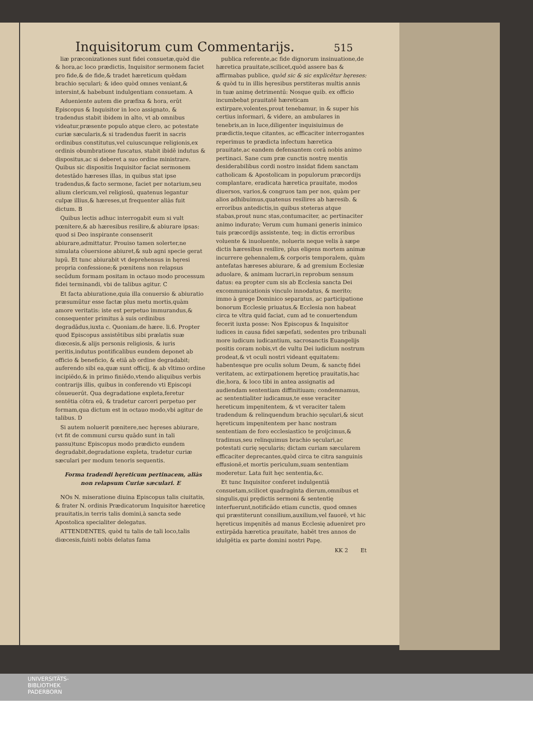Inquisitorum cum Commentarijs. 515
liæ præconizationes sunt fidei consuetæ,quòd die & hora,ac loco prædictis, Inquisitor sermonem faciet pro fide,& de fide,& tradet hæreticum quēdam brachio sęculari; & ideo quòd omnes veniant,& intersint,& habebunt indulgentiam consuetam. A
Adueniente autem die præfixa & hora, erūt Episcopus & Inquisitor in loco assignato, & tradendus stabit ibidem in alto, vt ab omnibus videatur,præsente populo atque clero, ac potestate curiæ sæcularis,& si tradendus fuerit in sacris ordinibus constitutus,vel cuiuscunque religionis,ex ordinis obumbratione fuscatus, stabit ibidē indutus & dispositus,ac si deberet a suo ordine ministrare. Quibus sic dispositis Inquisitor faciat sermonem detestādo hæreses illas, in quibus stat ipse tradendus,& facto sermone, faciet per notarium,seu alium clericum,vel religiosū, quatenus legantur culpæ illius,& hæreses,ut frequenter aliàs fuit dictum. B
Quibus lectis adhuc interrogabit eum si vult pœnitere,& ab hæresibus resilire,& abiurare ipsas: quod si Deo inspirante consenserit abiurare,admittatur. Prouiso tamen solerter,ne simulata cōuersione abiuret,& sub agni specie gerat lupū. Et tunc abiurabit vt deprehensus in hęresi propria confessione;& pœnitens non relapsus secūdum formam positam in octauo modo processum fidei terminandi, vbi de talibus agitur. C
Et facta abiuratione,quia illa conuersio & abiuratio præsumūtur esse factæ plus metu mortis,quàm amore veritatis: iste est perpetuo immurandus,& consequenter primitus à suis ordinibus degradādus,iuxta c. Quoniam.de hære. li.6. Propter quod Episcopus assistētibus sibi prælatis suæ diœcesis,& alijs personis religiosis, & iuris peritis,indutus pontificalibus eundem deponet ab officio & beneficio, & etiā ab ordine degradabit; auferendo sibi ea,quæ sunt officij, & ab vltimo ordine incipiēdo,& in primo finiēdo,vtendo aliquibus verbis contrarijs illis, quibus in conferendo vti Episcopi cōsueuerūt. Qua degradatione expleta,feretur sentētia cōtra eū, & tradetur carceri perpetuo per formam,qua dictum est in octauo modo,vbi agitur de talibus. D
Si autem noluerit pœnitere,nec hęreses abiurare,(vt fit de communi cursu quādo sunt in tali passu)tunc Episcopus modo prædicto eundem degradabit,degradatione expleta, tradetur curiæ sæculari per modum tenoris sequentis.
Forma tradendi hęreticum pertinacem, aliàs non relapsum Curiæ sæculari. E
NOs N. miseratione diuina Episcopus talis ciuitatis, & frater N. ordinis Prædicatorum Inquisitor hæreticę prauitatis,in terris talis domini,à sancta sede Apostolica specialiter delegatus.
ATTENDENTES, quòd tu talis de tali loco,talis diœcesis,fuisti nobis delatus fama
publica referente,ac fide dignorum insinuatione,de hæretica prauitate,scilicet,quòd assere bas & affirmabas publice, quòd sic & sic explicētur hęreses: & quòd tu in illis hęresibus perstiteras multis annis in tuæ animę detrimentū: Nosque quib. ex officio incumbebat prauitatē hæreticam extirpare,volentes,prout tenebamur, in & super his certius informari, & videre, an ambulares in tenebris,an in luce,diligenter inquisiuimus de prædictis,teque citantes, ac efficaciter interrogantes reperimus te prædicta infectum hæretica prauitate,ac eandem defensantem corā nobis animo pertinaci. Sane cum præ cunctis nostrę mentis desiderabilibus cordi nostro insidat fidem sanctam catholicam & Apostolicam in populorum præcordijs complantare, eradicata hæretica prauitate, modos diuersos, varios,& congruos tam per nos, quàm per alios adhibuimus,quatenus resilires ab hæresib. & erroribus antedictis,in quibus steteras atque stabas,prout nunc stas,contumaciter, ac pertinaciter animo indurato; Verum cum humani generis inimico tuis præcordijs assistente, teq; in dictis erroribus voluente & inuoluente, nolueris neque velis à sæpe dictis hæresibus resilire, plus eligens mortem animæ incurrere gehennalem,& corporis temporalem, quàm antefatas hæreses abiurare, & ad gremium Ecclesiæ aduolare, & animam lucrari,in reprobum sensum datus: ea propter cum sis ab Ecclesia sancta Dei excommunicationis vinculo innodatus, & merito; immo à grege Dominico separatus, ac participatione bonorum Ecclesię priuatus,& Ecclesia non habeat circa te vltra quid faciat, cum ad te conuertendum fecerit iuxta posse: Nos Episcopus & Inquisitor iudices in causa fidei sæpefati, sedentes pro tribunali more iudicum iudicantium, sacrosanctis Euangelijs positis coram nobis,vt de vultu Dei iudicium nostrum prodeat,& vt oculi nostri videant ęquitatem: habentesque pre oculis solum Deum, & sanctę fidei veritatem, ac extirpationem hęreticę prauitatis,hac die,hora, & loco tibi in antea assignatis ad audiendam sententiam diffinitiuam; condemnamus, ac sententialiter iudicamus,te esse veraciter hereticum impęnitentem, & vt veraciter talem tradendum & relinquendum brachio sęculari,& sicut hęreticum impęnitentem per hanc nostram sententiam de foro ecclesiastico te proijcimus,& tradimus,seu relinquimus brachio sęculari,ac potestati curię sęcularis; dictam curiam sæcularem efficaciter deprecantes,quòd circa te citra sanguinis effusionē,et mortis periculum,suam sententiam moderetur. Lata fuit hęc sententia,&c.
Et tunc Inquisitor conferet indulgentiā consuetam,scilicet quadraginta dierum,omnibus et singulis,qui prędictis sermoni & sententię interfuerunt,notificādo etiam cunctis, quod omnes qui præstiterunt consilium,auxilium,vel fauorē, vt hic hęreticus impęnitēs ad manus Ecclesię adueniret pro extirpāda hæretica prauitate, habēt tres annos de idulgētia ex parte domini nostri Papę.
KK 2 Et
UNIVERSITÄTS-
BIBLIOTHEK
PADERBORN